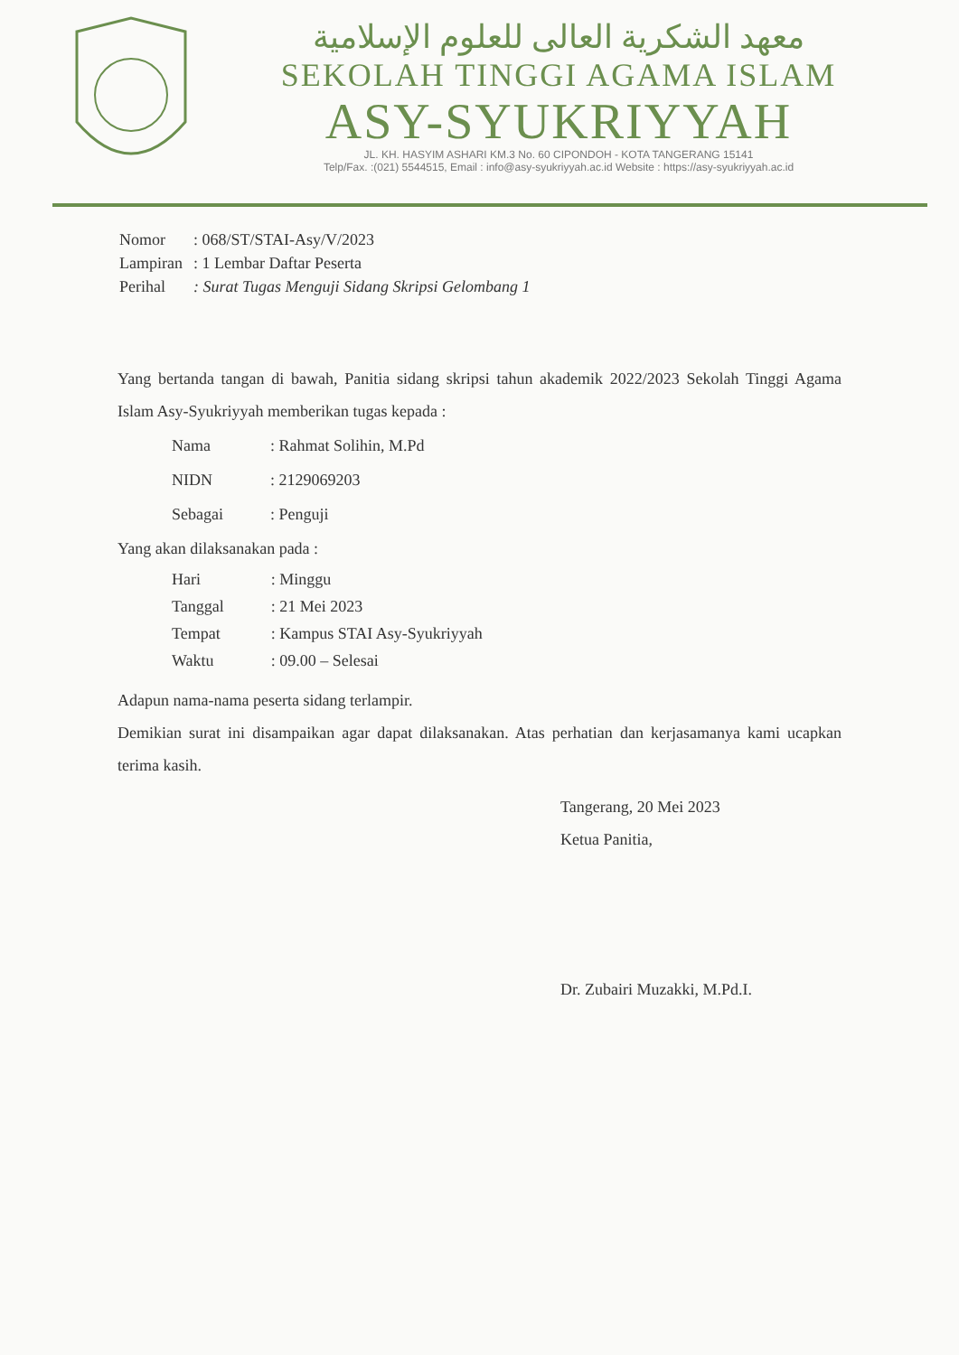معهد الشكرية العالى للعلوم الإسلامية
SEKOLAH TINGGI AGAMA ISLAM
ASY-SYUKRIYYAH
JL. KH. HASYIM ASHARI KM.3 No. 60 CIPONDOH - KOTA TANGERANG 15141
Telp/Fax. :(021) 5544515, Email : info@asy-syukriyyah.ac.id Website : https://asy-syukriyyah.ac.id
| Nomor | : 068/ST/STAI-Asy/V/2023 |
| Lampiran | : 1 Lembar Daftar Peserta |
| Perihal | : Surat Tugas Menguji Sidang Skripsi Gelombang 1 |
Yang bertanda tangan di bawah, Panitia sidang skripsi tahun akademik 2022/2023 Sekolah Tinggi Agama Islam Asy-Syukriyyah memberikan tugas kepada :
| Nama | : Rahmat Solihin, M.Pd |
| NIDN | : 2129069203 |
| Sebagai | : Penguji |
Yang akan dilaksanakan pada :
| Hari | : Minggu |
| Tanggal | : 21 Mei 2023 |
| Tempat | : Kampus STAI Asy-Syukriyyah |
| Waktu | : 09.00 – Selesai |
Adapun nama-nama peserta sidang terlampir.
Demikian surat ini disampaikan agar dapat dilaksanakan. Atas perhatian dan kerjasamanya kami ucapkan terima kasih.
Tangerang, 20 Mei 2023
Ketua Panitia,
Dr. Zubairi Muzakki, M.Pd.I.